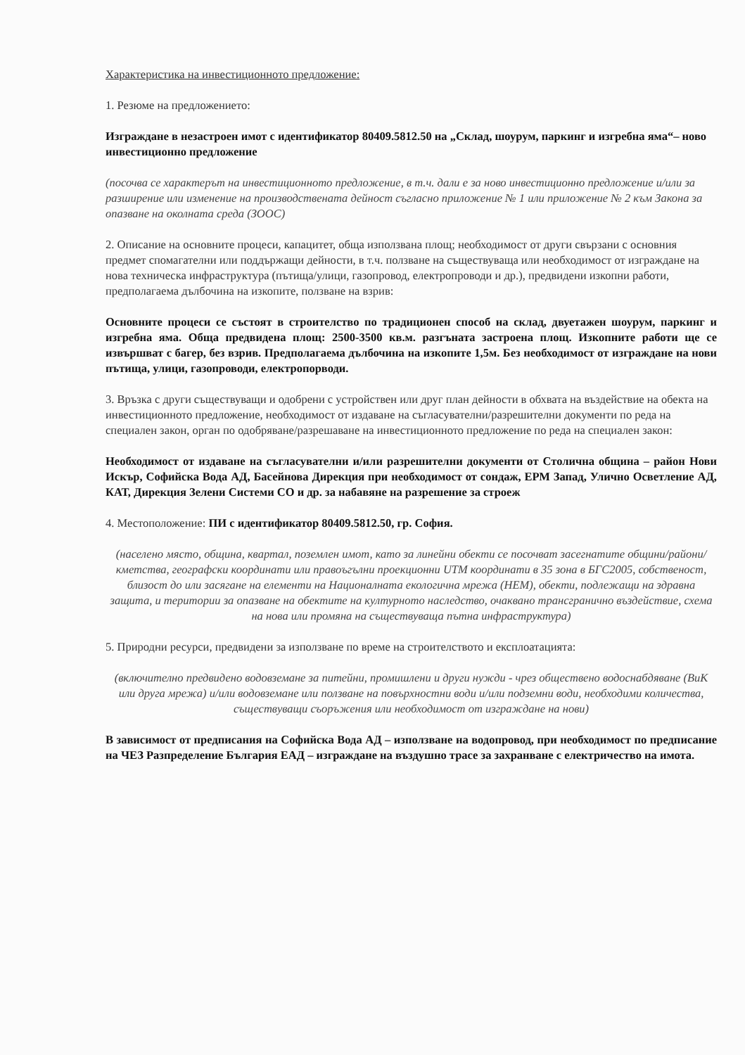Характеристика на инвестиционното предложение:
1. Резюме на предложението:
Изграждане в незастроен имот с идентификатор 80409.5812.50 на „Склад, шоурум, паркинг и изгребна яма“– ново инвестиционно предложение
(посочва се характерът на инвестиционното предложение, в т.ч. дали е за ново инвестиционно предложение и/или за разширение или изменение на производствената дейност съгласно приложение № 1 или приложение № 2 към Закона за опазване на околната среда (ЗООС)
2. Описание на основните процеси, капацитет, обща използвана площ; необходимост от други свързани с основния предмет спомагателни или поддържащи дейности, в т.ч. ползване на съществуваща или необходимост от изграждане на нова техническа инфраструктура (пътища/улици, газопровод, електропроводи и др.), предвидени изкопни работи, предполагаема дълбочина на изкопите, ползване на взрив:
Основните процеси се състоят в строителство по традиционен способ на склад, двуетажен шоурум, паркинг и изгребна яма. Обща предвидена площ: 2500-3500 кв.м. разгъната застроена площ. Изкопните работи ще се извършват с багер, без взрив. Предполагаема дълбочина на изкопите 1,5м. Без необходимост от изграждане на нови пътища, улици, газопроводи, електропорводи.
3. Връзка с други съществуващи и одобрени с устройствен или друг план дейности в обхвата на въздействие на обекта на инвестиционното предложение, необходимост от издаване на съгласувателни/разрешителни документи по реда на специален закон, орган по одобряване/разрешаване на инвестиционното предложение по реда на специален закон:
Необходимост от издаване на съгласувателни и/или разрешителни документи от Столична община – район Нови Искър, Софийска Вода АД, Басейнова Дирекция при необходимост от сондаж, ЕРМ Запад, Улично Осветление АД, КАТ, Дирекция Зелени Системи СО и др. за набавяне на разрешение за строеж
4. Местоположение: ПИ с идентификатор 80409.5812.50, гр. София.
(населено място, община, квартал, поземлен имот, като за линейни обекти се посочват засегнатите общини/райони/кметства, географски координати или правоъгълни проекционни UTM координати в 35 зона в БГС2005, собственост, близост до или засягане на елементи на Националната екологична мрежа (НЕМ), обекти, подлежащи на здравна защита, и територии за опазване на обектите на културното наследство, очаквано трансгранично въздействие, схема на нова или промяна на съществуваща пътна инфраструктура)
5. Природни ресурси, предвидени за използване по време на строителството и експлоатацията:
(включително предвидено водовземане за питейни, промишлени и други нужди - чрез обществено водоснабдяване (ВиК или друга мрежа) и/или водовземане или ползване на повърхностни води и/или подземни води, необходими количества, съществуващи съоръжения или необходимост от изграждане на нови)
В зависимост от предписания на Софийска Вода АД – използване на водопровод, при необходимост по предписание на ЧЕЗ Разпределение България ЕАД – изграждане на въздушно трасе за захранване с електричество на имота.